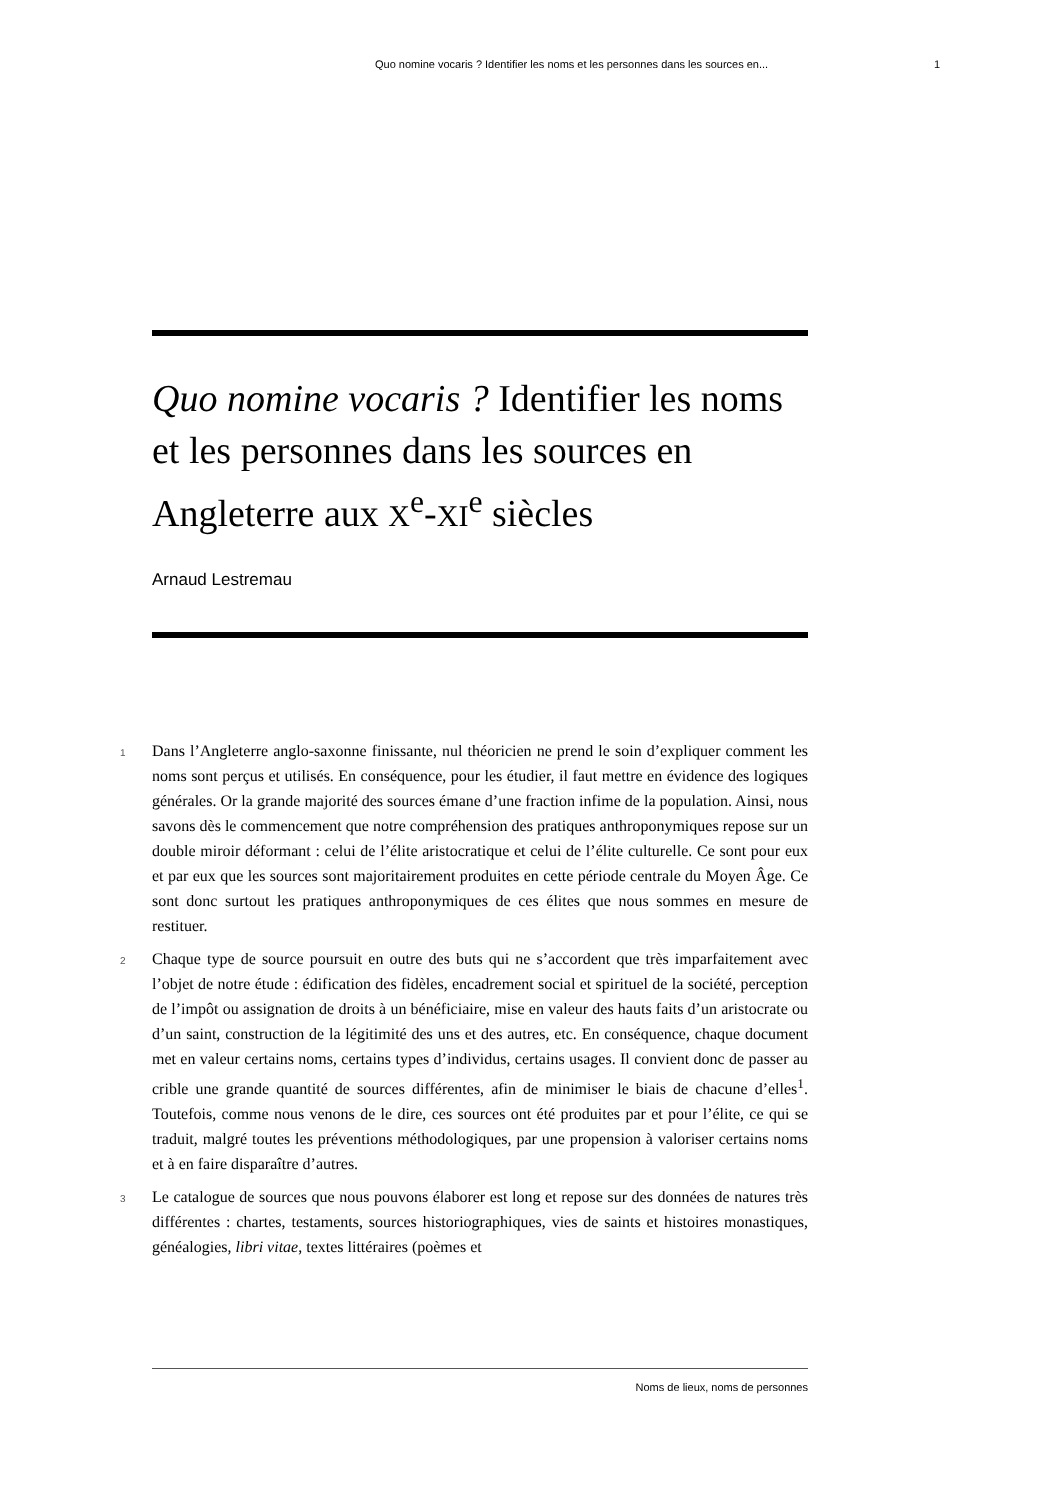Quo nomine vocaris ? Identifier les noms et les personnes dans les sources en... 1
Quo nomine vocaris ? Identifier les noms et les personnes dans les sources en Angleterre aux X<sup>e</sup>-XI<sup>e</sup> siècles
Arnaud Lestremau
1
Dans l’Angleterre anglo-saxonne finissante, nul théoricien ne prend le soin d’expliquer comment les noms sont perçus et utilisés. En conséquence, pour les étudier, il faut mettre en évidence des logiques générales. Or la grande majorité des sources émane d’une fraction infime de la population. Ainsi, nous savons dès le commencement que notre compréhension des pratiques anthroponymiques repose sur un double miroir déformant : celui de l’élite aristocratique et celui de l’élite culturelle. Ce sont pour eux et par eux que les sources sont majoritairement produites en cette période centrale du Moyen Âge. Ce sont donc surtout les pratiques anthroponymiques de ces élites que nous sommes en mesure de restituer.
2
Chaque type de source poursuit en outre des buts qui ne s’accordent que très imparfaitement avec l’objet de notre étude : édification des fidèles, encadrement social et spirituel de la société, perception de l’impôt ou assignation de droits à un bénéficiaire, mise en valeur des hauts faits d’un aristocrate ou d’un saint, construction de la légitimité des uns et des autres, etc. En conséquence, chaque document met en valeur certains noms, certains types d’individus, certains usages. Il convient donc de passer au crible une grande quantité de sources différentes, afin de minimiser le biais de chacune d’elles<sup>1</sup>. Toutefois, comme nous venons de le dire, ces sources ont été produites par et pour l’élite, ce qui se traduit, malgré toutes les préventions méthodologiques, par une propension à valoriser certains noms et à en faire disparaître d’autres.
3
Le catalogue de sources que nous pouvons élaborer est long et repose sur des données de natures très différentes : chartes, testaments, sources historiographiques, vies de saints et histoires monastiques, généalogies, libri vitae, textes littéraires (poèmes et
Noms de lieux, noms de personnes